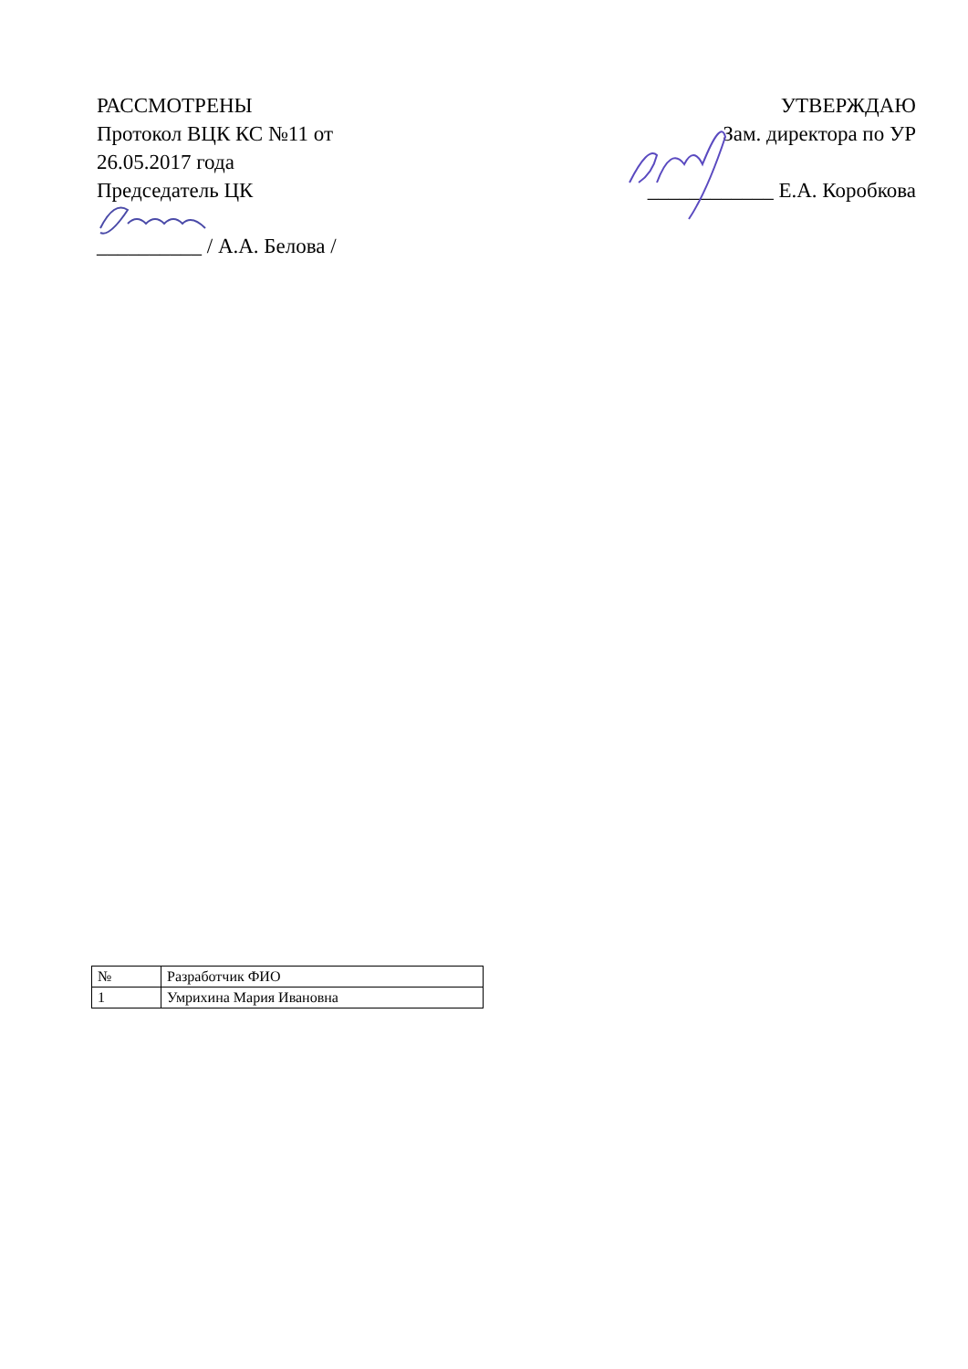РАССМОТРЕНЫ
Протокол ВЦК КС №11 от
26.05.2017 года
Председатель ЦК
__________ / А.А. Белова /
УТВЕРЖДАЮ
Зам. директора по УР
____________ Е.А. Коробкова
| № | Разработчик ФИО |
| --- | --- |
| 1 | Умрихина Мария Ивановна |